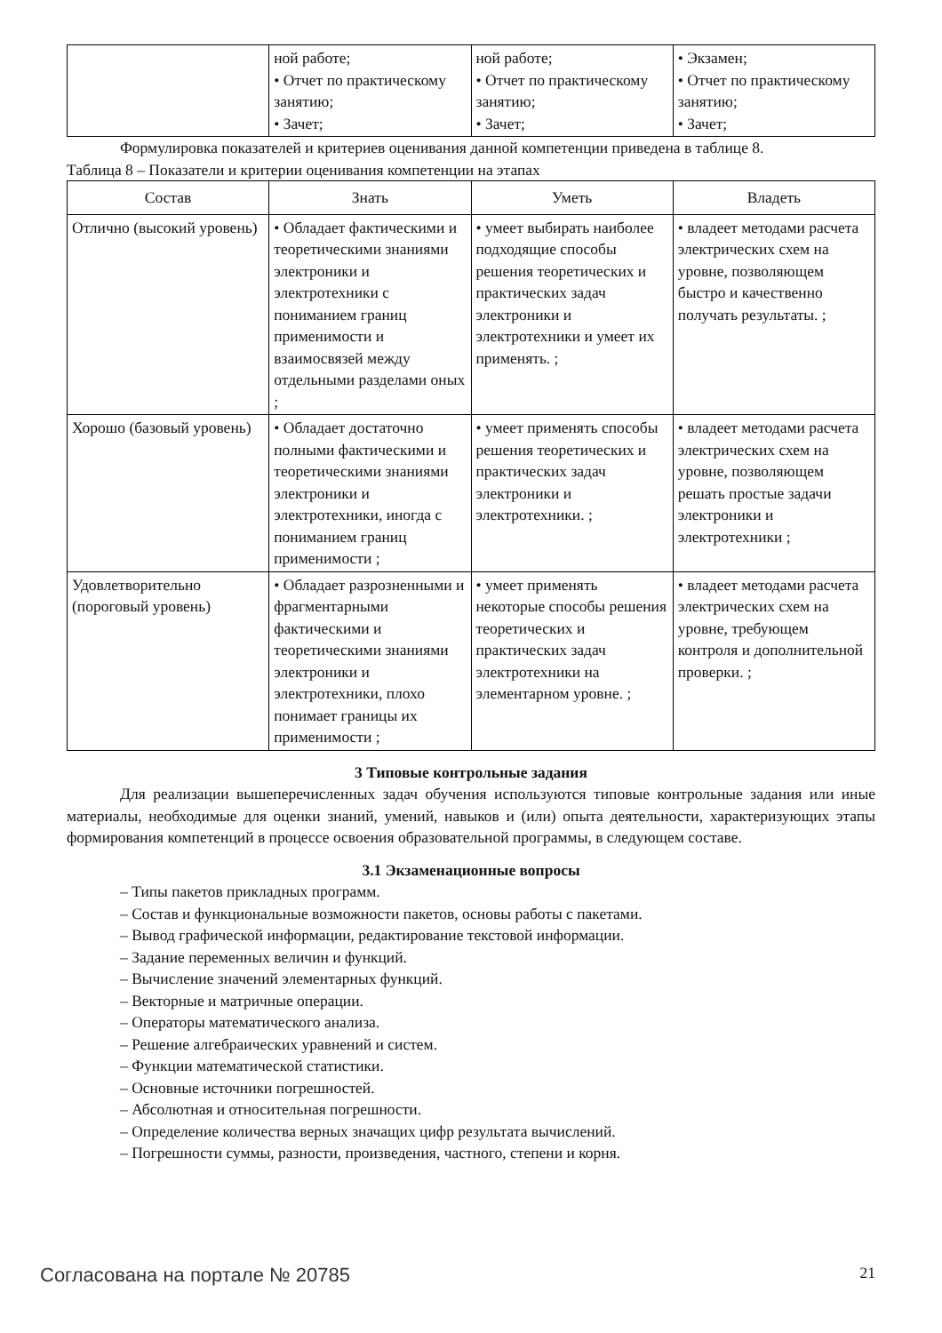| | ной работе; • Отчет по практическому занятию; • Зачет; | ной работе; • Отчет по практическому занятию; • Зачет; | • Экзамен; • Отчет по практическому занятию; • Зачет; |
Формулировка показателей и критериев оценивания данной компетенции приведена в таблице 8.
Таблица 8 – Показатели и критерии оценивания компетенции на этапах
| Состав | Знать | Уметь | Владеть |
| --- | --- | --- | --- |
| Отлично (высокий уровень) | • Обладает фактическими и теоретическими знаниями электроники и электротехники с пониманием границ применимости и взаимосвязей между отдельными разделами оных ; | • умеет выбирать наиболее подходящие способы решения теоретических и практических задач электроники и электротехники и умеет их применять. ; | • владеет методами расчета электрических схем на уровне, позволяющем быстро и качественно получать результаты. ; |
| Хорошо (базовый уровень) | • Обладает достаточно полными фактическими и теоретическими знаниями электроники и электротехники, иногда с пониманием границ применимости ; | • умеет применять способы решения теоретических и практических задач электроники и электротехники. ; | • владеет методами расчета электрических схем на уровне, позволяющем решать простые задачи электроники и электротехники ; |
| Удовлетворительно (пороговый уровень) | • Обладает разрозненными и фрагментарными фактическими и теоретическими знаниями электроники и электротехники, плохо понимает границы их применимости ; | • умеет применять некоторые способы решения теоретических и практических задач электротехники на элементарном уровне. ; | • владеет методами расчета электрических схем на уровне, требующем контроля и дополнительной проверки. ; |
3 Типовые контрольные задания
Для реализации вышеперечисленных задач обучения используются типовые контрольные задания или иные материалы, необходимые для оценки знаний, умений, навыков и (или) опыта деятельности, характеризующих этапы формирования компетенций в процессе освоения образовательной программы, в следующем составе.
3.1 Экзаменационные вопросы
– Типы пакетов прикладных программ.
– Состав и функциональные возможности пакетов, основы работы с пакетами.
– Вывод графической информации, редактирование текстовой информации.
– Задание переменных величин и функций.
– Вычисление значений элементарных функций.
– Векторные и матричные операции.
– Операторы математического анализа.
– Решение алгебраических уравнений и систем.
– Функции математической статистики.
– Основные источники погрешностей.
– Абсолютная и относительная погрешности.
– Определение количества верных значащих цифр результата вычислений.
– Погрешности суммы, разности, произведения, частного, степени и корня.
Согласована на портале № 20785 21